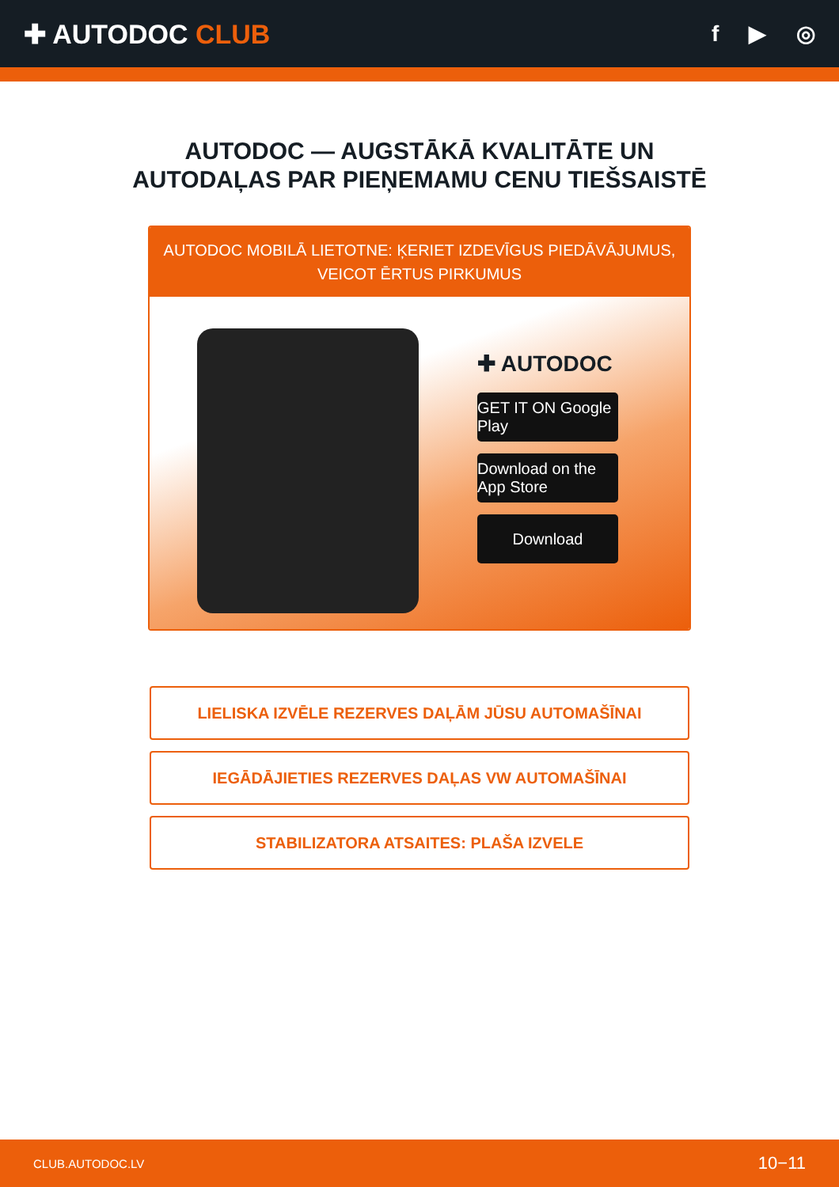✚ AUTODOC CLUB
f ▶ ◎
AUTODOC — AUGSTĀKĀ KVALITĀTE UN
AUTODAĻAS PAR PIEŅEMAMU CENU TIEŠSAISTĒ
AUTODOC MOBILĀ LIETOTNE: ĶERIET IZDEVĪGUS PIEDĀVĀJUMUS,
VEICOT ĒRTUS PIRKUMUS
✚ AUTODOC
GET IT ON Google Play
Download on the App Store
Download
LIELISKA IZVĒLE REZERVES DAĻĀM JŪSU AUTOMAŠĪNAI
IEGĀDĀJIETIES REZERVES DAĻAS VW AUTOMAŠĪNAI
STABILIZATORA ATSAITES: PLAŠA IZVELE
CLUB.AUTODOC.LV 10−11